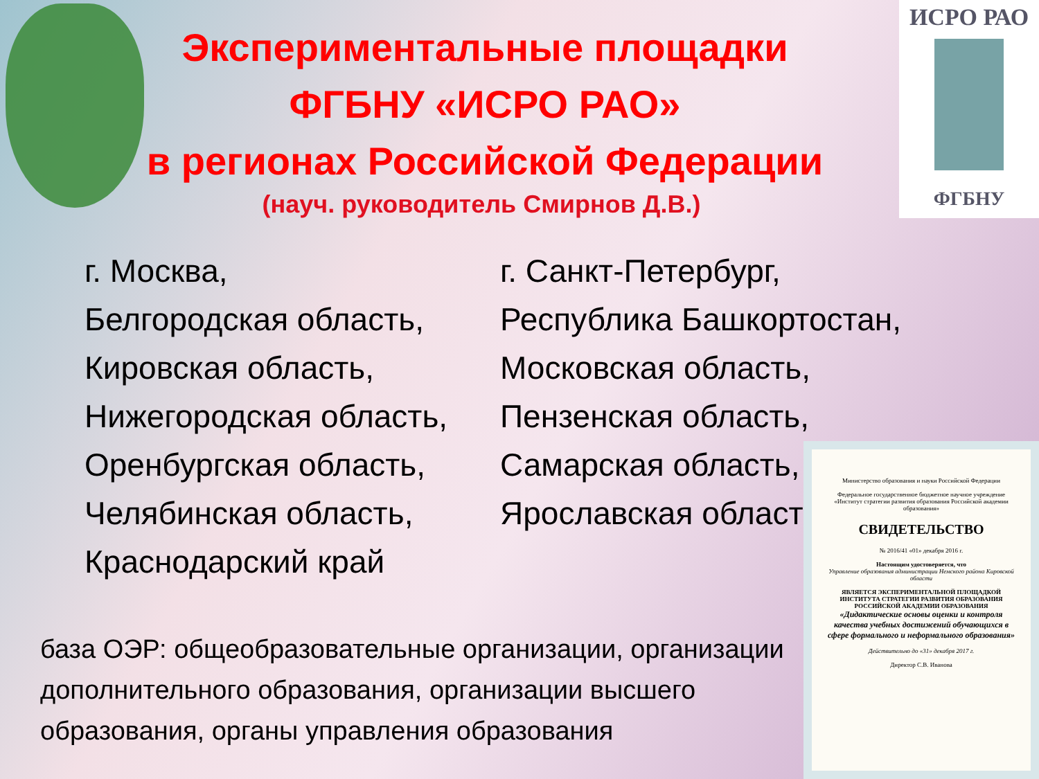ИСРО РАО
ФГБНУ
Экспериментальные площадки
ФГБНУ «ИСРО РАО»
в регионах Российской Федерации
(науч. руководитель Смирнов Д.В.)
г. Москва,
Белгородская область,
Кировская область,
Нижегородская область,
Оренбургская область,
Челябинская область,
Краснодарский край
г. Санкт-Петербург,
Республика Башкортостан,
Московская область,
Пензенская область,
Самарская область,
Ярославская область
база ОЭР: общеобразовательные организации, организации дополнительного образования, организации высшего образования, органы управления образования
Министерство образования и науки Российской Федерации
Федеральное государственное бюджетное научное учреждение «Институт стратегии развития образования Российской академии образования»
СВИДЕТЕЛЬСТВО
№ 2016/41 «01» декабря 2016 г.
Настоящим удостоверяется, что
Управление образования администрации Немского района Кировской области
ЯВЛЯЕТСЯ ЭКСПЕРИМЕНТАЛЬНОЙ ПЛОЩАДКОЙ
ИНСТИТУТА СТРАТЕГИИ РАЗВИТИЯ ОБРАЗОВАНИЯ РОССИЙСКОЙ АКАДЕМИИ ОБРАЗОВАНИЯ
«Дидактические основы оценки и контроля качества учебных достижений обучающихся в сфере формального и неформального образования»
Действительно до «31» декабря 2017 г.
Директор С.В. Иванова